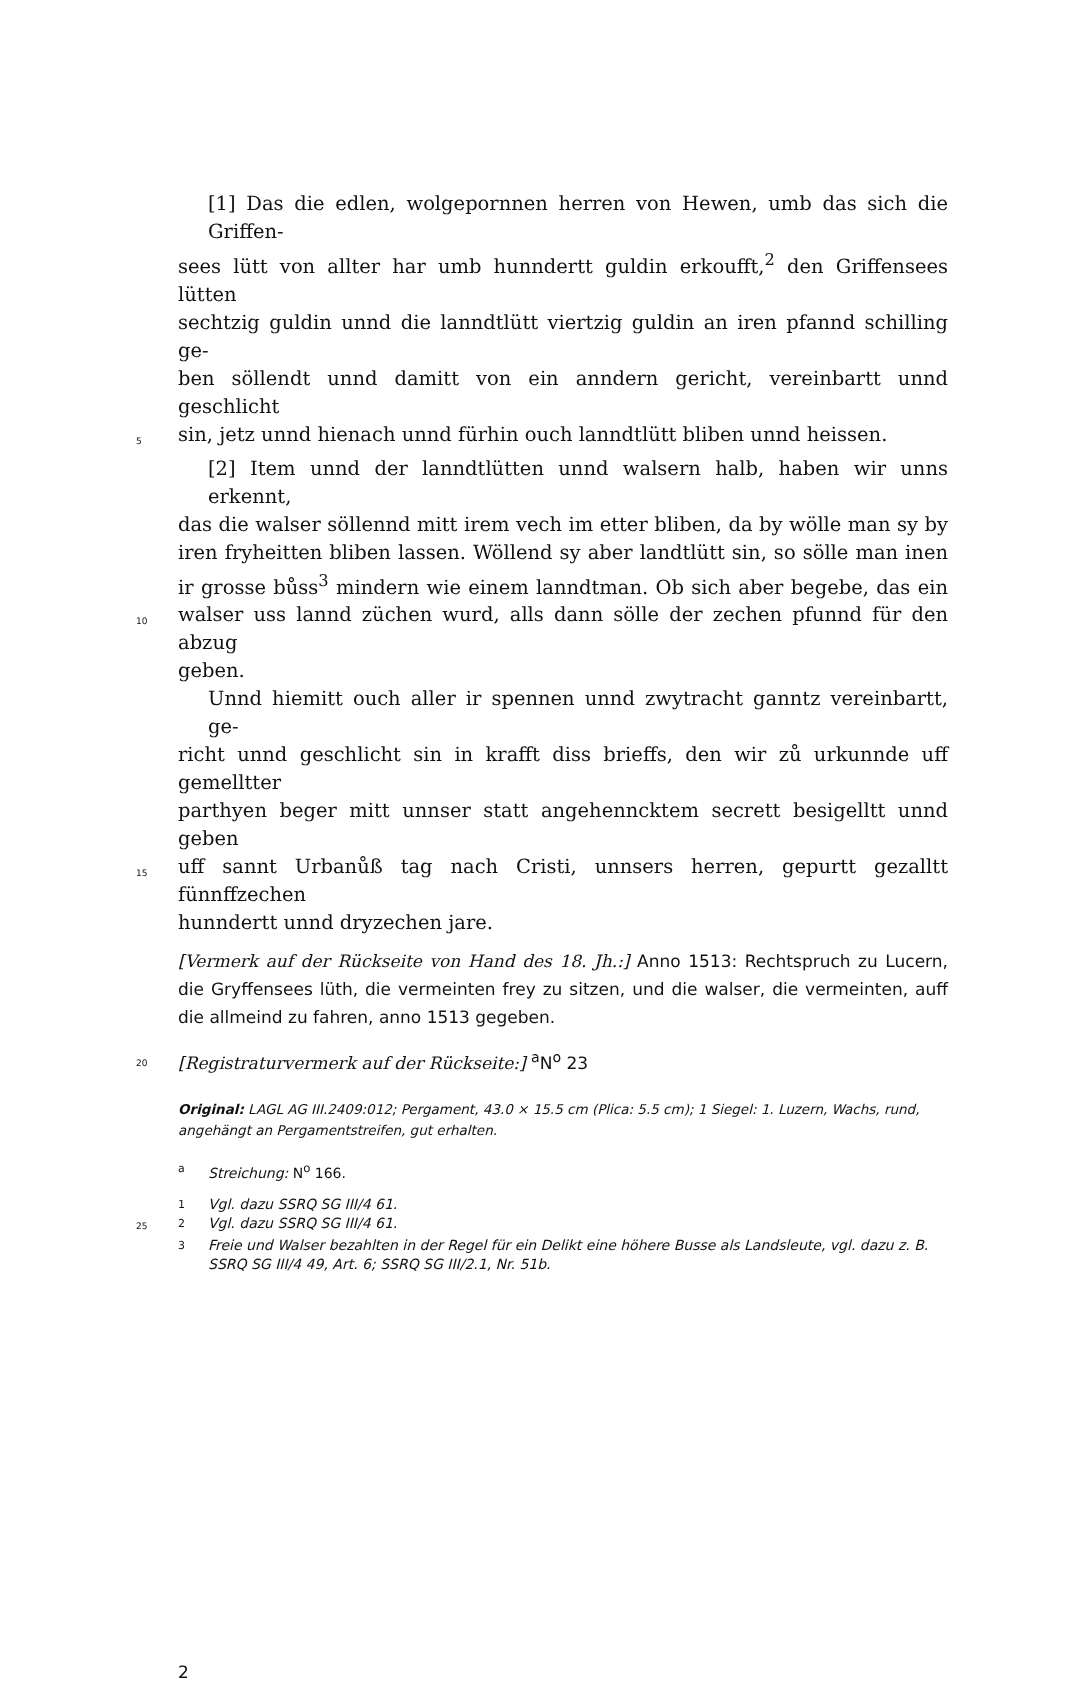[1] Das die edlen, wolgepornnen herren von Hewen, umb das sich die Griffen-
sees lütt von allter har umb hunndertt guldin erkoufft,<sup>2</sup> den Griffensees lütten
sechtzig guldin unnd die lanndtlütt viertzig guldin an iren pfannd schilling ge-
ben söllendt unnd damitt von ein anndern gericht, vereinbartt unnd geschlicht
5 sin, jetz unnd hienach unnd fürhin ouch lanndtlütt bliben unnd heissen.
[2] Item unnd der lanndtlütten unnd walsern halb, haben wir unns erkennt,
das die walser söllennd mitt irem vech im etter bliben, da by wölle man sy by
iren fryheitten bliben lassen. Wöllend sy aber landtlütt sin, so sölle man inen
ir grosse bůss<sup>3</sup> mindern wie einem lanndtman. Ob sich aber begebe, das ein
10 walser uss lannd züchen wurd, alls dann sölle der zechen pfunnd für den abzug
geben.
Unnd hiemitt ouch aller ir spennen unnd zwytracht ganntz vereinbartt, ge-
richt unnd geschlicht sin in krafft diss brieffs, den wir zů urkunnde uff gemelltter
parthyen beger mitt unnser statt angehenncktem secrett besigelltt unnd geben
15 uff sannt Urbanůß tag nach Cristi, unnsers herren, gepurtt gezalltt fünnffzechen
hunndertt unnd dryzechen jare.
[Vermerk auf der Rückseite von Hand des 18. Jh.:] Anno 1513: Rechtspruch zu Lucern, die Gryffensees lüth, die vermeinten frey zu sitzen, und die walser, die vermeinten, auff die allmeind zu fahren, anno 1513 gegeben.
20 [Registraturvermerk auf der Rückseite:] <sup>a</sup>N<sup>o</sup> 23
Original: LAGL AG III.2409:012; Pergament, 43.0 × 15.5 cm (Plica: 5.5 cm); 1 Siegel: 1. Luzern, Wachs, rund, angehängt an Pergamentstreifen, gut erhalten.
a Streichung: N<sup>o</sup> 166.
1 Vgl. dazu SSRQ SG III/4 61.
25 2 Vgl. dazu SSRQ SG III/4 61.
3 Freie und Walser bezahlten in der Regel für ein Delikt eine höhere Busse als Landsleute, vgl. dazu z. B. SSRQ SG III/4 49, Art. 6; SSRQ SG III/2.1, Nr. 51b.
2